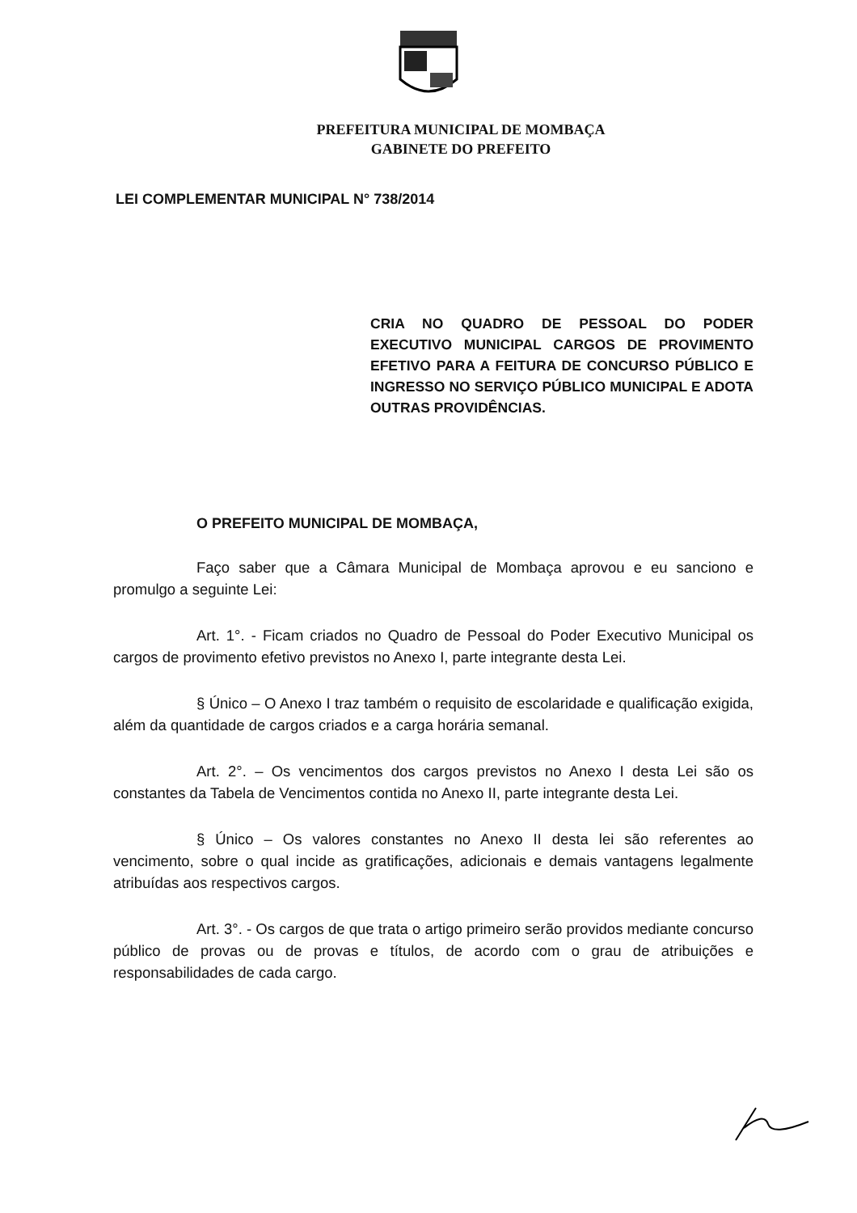PREFEITURA MUNICIPAL DE MOMBAÇA
GABINETE DO PREFEITO
LEI COMPLEMENTAR MUNICIPAL N° 738/2014
CRIA NO QUADRO DE PESSOAL DO PODER EXECUTIVO MUNICIPAL CARGOS DE PROVIMENTO EFETIVO PARA A FEITURA DE CONCURSO PÚBLICO E INGRESSO NO SERVIÇO PÚBLICO MUNICIPAL E ADOTA OUTRAS PROVIDÊNCIAS.
O PREFEITO MUNICIPAL DE MOMBAÇA,
Faço saber que a Câmara Municipal de Mombaça aprovou e eu sanciono e promulgo a seguinte Lei:
Art. 1°. - Ficam criados no Quadro de Pessoal do Poder Executivo Municipal os cargos de provimento efetivo previstos no Anexo I, parte integrante desta Lei.
§ Único – O Anexo I traz também o requisito de escolaridade e qualificação exigida, além da quantidade de cargos criados e a carga horária semanal.
Art. 2°. – Os vencimentos dos cargos previstos no Anexo I desta Lei são os constantes da Tabela de Vencimentos contida no Anexo II, parte integrante desta Lei.
§ Único – Os valores constantes no Anexo II desta lei são referentes ao vencimento, sobre o qual incide as gratificações, adicionais e demais vantagens legalmente atribuídas aos respectivos cargos.
Art. 3°. - Os cargos de que trata o artigo primeiro serão providos mediante concurso público de provas ou de provas e títulos, de acordo com o grau de atribuições e responsabilidades de cada cargo.